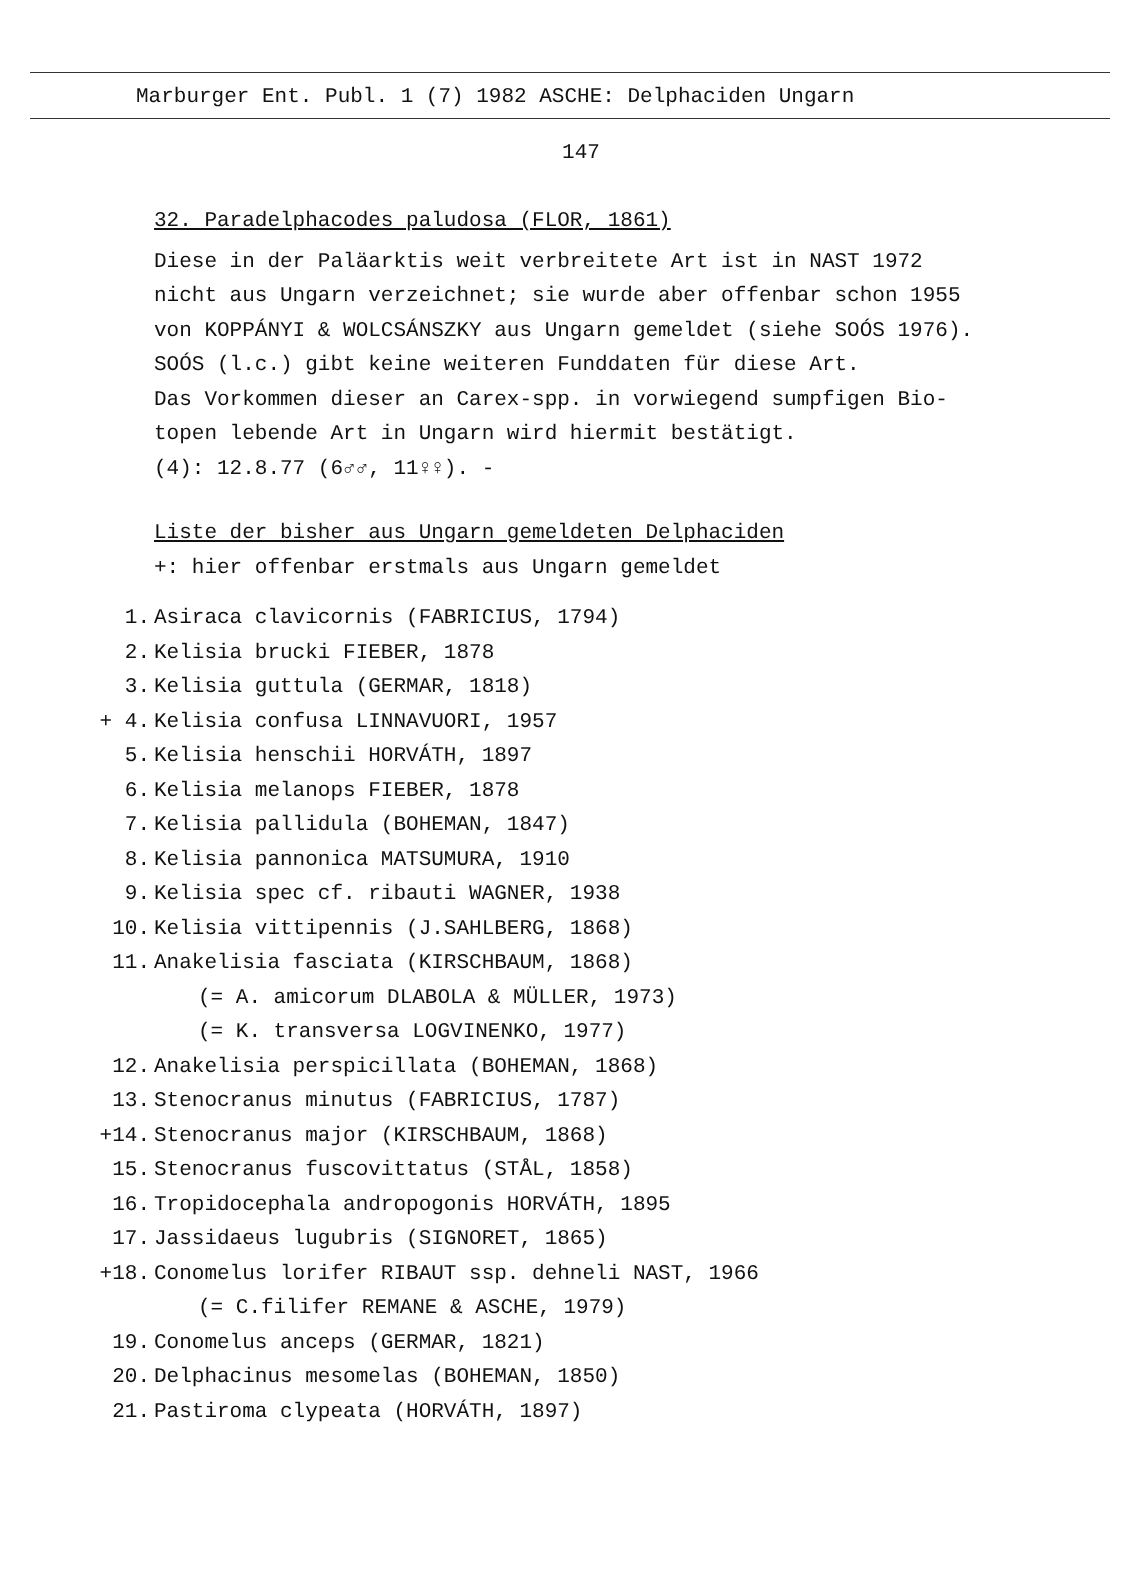Marburger Ent. Publ. 1 (7) 1982 ASCHE: Delphaciden Ungarn
147
32. Paradelphacodes paludosa (FLOR, 1861)
Diese in der Paläarktis weit verbreitete Art ist in NAST 1972
nicht aus Ungarn verzeichnet; sie wurde aber offenbar schon 1955
von KOPPÁNYI & WOLCSÁNSZKY aus Ungarn gemeldet (siehe SOÓS 1976).
SOÓS (l.c.) gibt keine weiteren Funddaten für diese Art.
Das Vorkommen dieser an Carex-spp. in vorwiegend sumpfigen Bio-
topen lebende Art in Ungarn wird hiermit bestätigt.
(4): 12.8.77 (6♂♂, 11♀♀). -
Liste der bisher aus Ungarn gemeldeten Delphaciden
+: hier offenbar erstmals aus Ungarn gemeldet
1. Asiraca clavicornis (FABRICIUS, 1794)
2. Kelisia brucki FIEBER, 1878
3. Kelisia guttula (GERMAR, 1818)
+ 4. Kelisia confusa LINNAVUORI, 1957
5. Kelisia henschii HORVÁTH, 1897
6. Kelisia melanops FIEBER, 1878
7. Kelisia pallidula (BOHEMAN, 1847)
8. Kelisia pannonica MATSUMURA, 1910
9. Kelisia spec cf. ribauti WAGNER, 1938
10. Kelisia vittipennis (J.SAHLBERG, 1868)
11. Anakelisia fasciata (KIRSCHBAUM, 1868)
(= A. amicorum DLABOLA & MÜLLER, 1973)
(= K. transversa LOGVINENKO, 1977)
12. Anakelisia perspicillata (BOHEMAN, 1868)
13. Stenocranus minutus (FABRICIUS, 1787)
+14. Stenocranus major (KIRSCHBAUM, 1868)
15. Stenocranus fuscovittatus (STÅL, 1858)
16. Tropidocephala andropogonis HORVÁTH, 1895
17. Jassidaeus lugubris (SIGNORET, 1865)
+18. Conomelus lorifer RIBAUT ssp. dehneli NAST, 1966
(= C.filifer REMANE & ASCHE, 1979)
19. Conomelus anceps (GERMAR, 1821)
20. Delphacinus mesomelas (BOHEMAN, 1850)
21. Pastiroma clypeata (HORVÁTH, 1897)